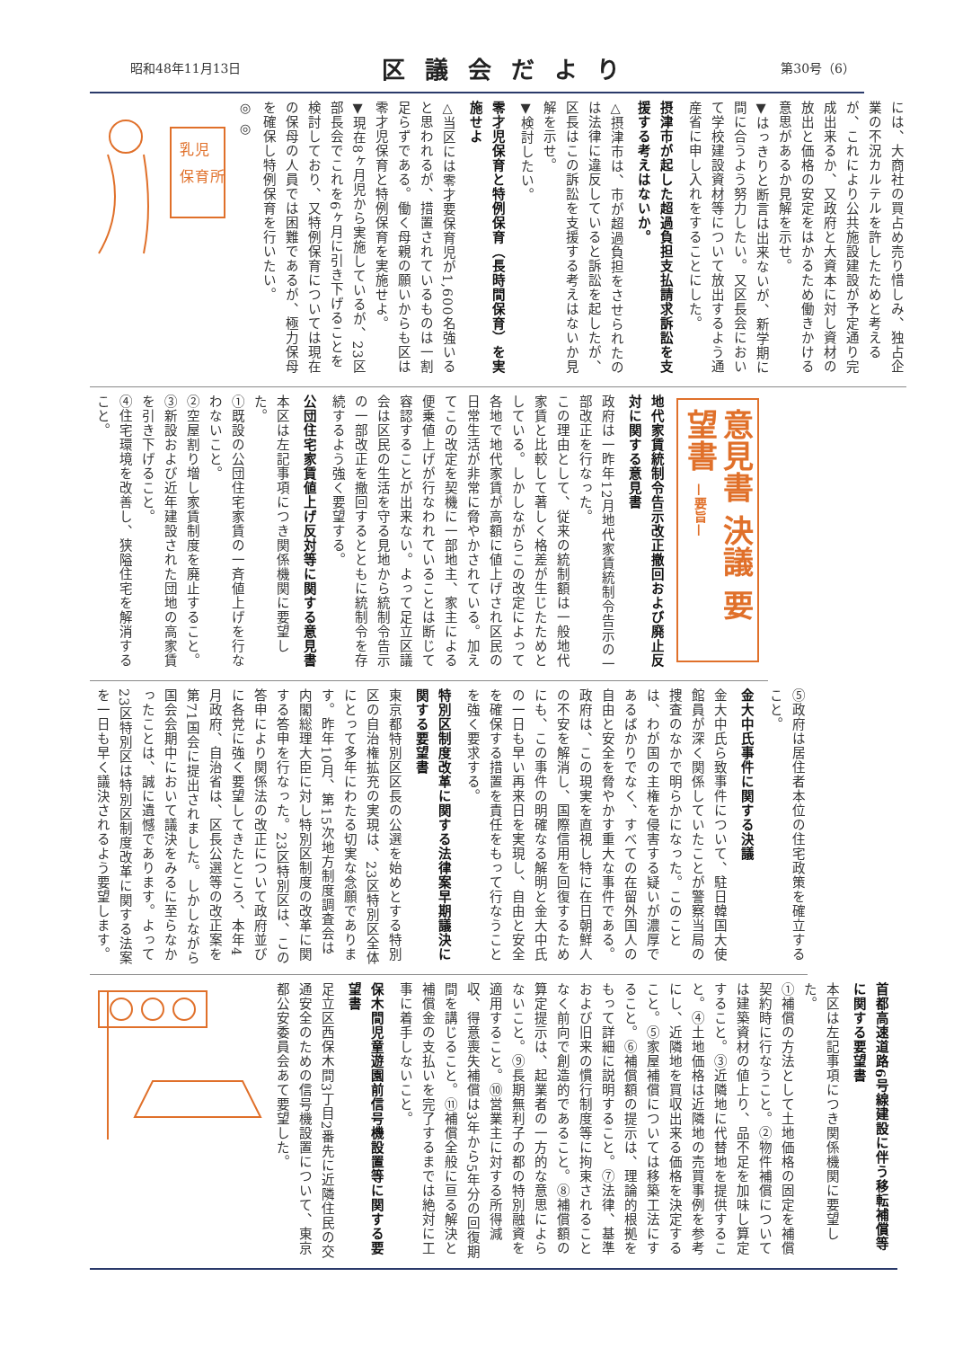昭和48年11月13日 区議会だより 第30号（6）
には、大商社の買占め売り惜しみ、独占企業の不況カルテルを許したためと考えるが、これにより公共施設建設が予定通り完成出来るか、又政府と大資本に対し資材の放出と価格の安定をはかるため働きかける意思があるか見解を示せ。
▼はっきりと断言は出来ないが、新学期に間に合うよう努力したい。又区長会において学校建設資材等について放出するよう通産省に申し入れをすることにした。
摂津市が起した超過負担支払請求訴訟を支援する考えはないか。
△摂津市は、市が超過負担をさせられたのは法律に違反していると訴訟を起したが、区長はこの訴訟を支援する考えはないか見解を示せ。
▼検討したい。
零才児保育と特例保育（長時間保育）を実施せよ
△当区には零才要保育児が1,600名強いると思われるが、措置されているものは一割足らずである。働く母親の願いからも区は零才児保育と特例保育を実施せよ。
▼現在8ヶ月児から実施しているが、23区部長会でこれを6ヶ月に引き下げることを検討しており、又特例保育については現在の保母の人員では困難であるが、極力保母を確保し特例保育を行いたい。
◎ ◎
乳児
保育所
意見書 決議 要望書 —要旨—
地代家賃統制令告示改正撤回および廃止反対に関する意見書
政府は一昨年12月地代家賃統制令告示の一部改正を行なった。
この理由として、従来の統制額は一般地代家賃と比較して著しく格差が生じたためとしている。しかしながらこの改定によって各地で地代家賃が高額に値上げされ区民の日常生活が非常に脅やかされている。加えてこの改定を契機に一部地主、家主による便乗値上げが行なわれていることは断じて容認することが出来ない。よって足立区議会は区民の生活を守る見地から統制令告示の一部改正を撤回するとともに統制令を存続するよう強く要望する。
公団住宅家賃値上げ反対等に関する意見書
本区は左記事項につき関係機関に要望した。
①既設の公団住宅家賃の一斉値上げを行なわないこと。
②空屋割り増し家賃制度を廃止すること。
③新設および近年建設された団地の高家賃を引き下げること。
④住宅環境を改善し、狭隘住宅を解消すること。
⑤政府は居住者本位の住宅政策を確立すること。
金大中氏事件に関する決議
金大中氏ら致事件について、駐日韓国大使館員が深く関係していたことが警察当局の捜査のなかで明らかになった。このことは、わが国の主権を侵害する疑いが濃厚であるばかりでなく、すべての在留外国人の自由と安全を脅やかす重大な事件である。政府は、この現実を直視し特に在日朝鮮人の不安を解消し、国際信用を回復するためにも、この事件の明確なる解明と金大中氏の一日も早い再来日を実現し、自由と安全を確保する措置を責任をもって行なうことを強く要求する。
特別区制度改革に関する法律案早期議決に関する要望書
東京都特別区区長の公選を始めとする特別区の自治権拡充の実現は、23区特別区全体にとって多年にわたる切実な念願であります。昨年10月、第15次地方制度調査会は内閣総理大臣に対し特別区制度の改革に関する答申を行なった。23区特別区は、この答申により関係法の改正について政府並びに各党に強く要望してきたところ、本年4月政府、自治省は、区長公選等の改正案を第71国会に提出されました。しかしながら国会会期中において議決をみるに至らなかったことは、誠に遺憾であります。よって23区特別区は特別区制度改革に関する法案を一日も早く議決されるよう要望します。
首都高速道路6号線建設に伴う移転補償等に関する要望書
本区は左記事項につき関係機関に要望した。
①補償の方法として土地価格の固定を補償契約時に行なうこと。②物件補償については建築資材の値上り、品不足を加味し算定すること。③近隣地に代替地を提供すること。④土地価格は近隣地の売買事例を参考にし、近隣地を買収出来る価格を決定すること。⑤家屋補償については移築工法にすること。⑥補償額の提示は、理論的根拠をもって詳細に説明すること。⑦法律、基準および旧来の慣行制度等に拘束されることなく前向で創造的であること。⑧補償額の算定提示は、起業者の一方的な意思によらないこと。⑨長期無利子の都の特別融資を適用すること。⑩営業主に対する所得減収、得意喪失補償は3年から5年分の回復期間を講じること。⑪補償全般に亘る解決と補償金の支払いを完了するまでは絶対に工事に着手しないこと。
保木間児童遊園前信号機設置等に関する要望書
足立区西保木間3丁目2番先に近隣住民の交通安全のための信号機設置について、東京都公安委員会あて要望した。